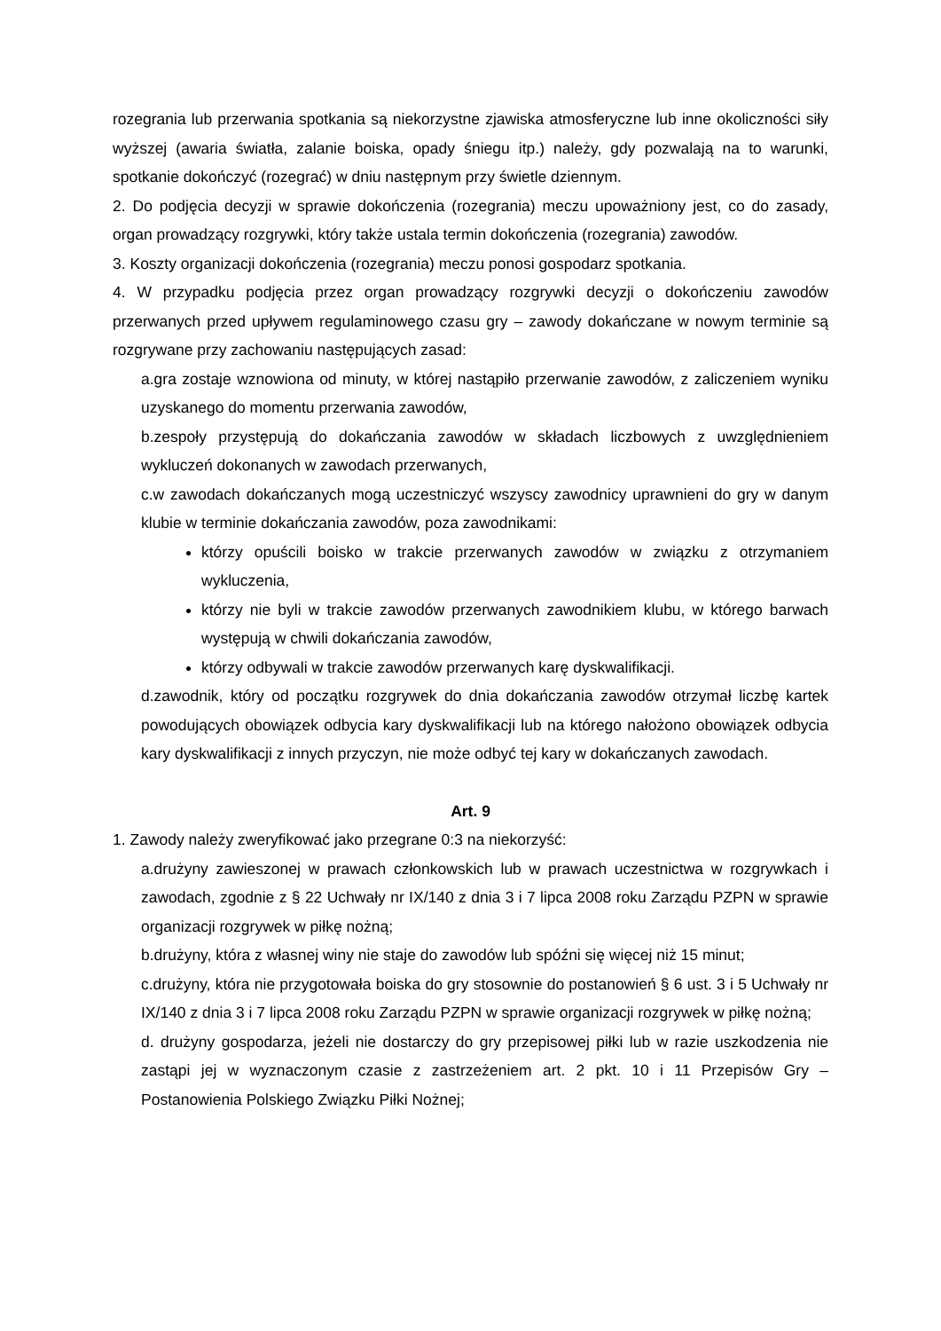rozegrania lub przerwania spotkania są niekorzystne zjawiska atmosferyczne lub inne okoliczności siły wyższej (awaria światła, zalanie boiska, opady śniegu itp.) należy, gdy pozwalają na to warunki, spotkanie dokończyć (rozegrać) w dniu następnym przy świetle dziennym.
2. Do podjęcia decyzji w sprawie dokończenia (rozegrania) meczu upoważniony jest, co do zasady, organ prowadzący rozgrywki, który także ustala termin dokończenia (rozegrania) zawodów.
3. Koszty organizacji dokończenia (rozegrania) meczu ponosi gospodarz spotkania.
4. W przypadku podjęcia przez organ prowadzący rozgrywki decyzji o dokończeniu zawodów przerwanych przed upływem regulaminowego czasu gry – zawody dokańczane w nowym terminie są rozgrywane przy zachowaniu następujących zasad:
a.gra zostaje wznowiona od minuty, w której nastąpiło przerwanie zawodów, z zaliczeniem wyniku uzyskanego do momentu przerwania zawodów,
b.zespoły przystępują do dokańczania zawodów w składach liczbowych z uwzględnieniem wykluczeń dokonanych w zawodach przerwanych,
c.w zawodach dokańczanych mogą uczestniczyć wszyscy zawodnicy uprawnieni do gry w danym klubie w terminie dokańczania zawodów, poza zawodnikami:
którzy opuścili boisko w trakcie przerwanych zawodów w związku z otrzymaniem wykluczenia,
którzy nie byli w trakcie zawodów przerwanych zawodnikiem klubu, w którego barwach występują w chwili dokańczania zawodów,
którzy odbywali w trakcie zawodów przerwanych karę dyskwalifikacji.
d.zawodnik, który od początku rozgrywek do dnia dokańczania zawodów otrzymał liczbę kartek powodujących obowiązek odbycia kary dyskwalifikacji lub na którego nałożono obowiązek odbycia kary dyskwalifikacji z innych przyczyn, nie może odbyć tej kary w dokańczanych zawodach.
Art. 9
1. Zawody należy zweryfikować jako przegrane 0:3 na niekorzyść:
a.drużyny zawieszonej w prawach członkowskich lub w prawach uczestnictwa w rozgrywkach i zawodach, zgodnie z § 22 Uchwały nr IX/140 z dnia 3 i 7 lipca 2008 roku Zarządu PZPN w sprawie organizacji rozgrywek w piłkę nożną;
b.drużyny, która z własnej winy nie staje do zawodów lub spóźni się więcej niż 15 minut;
c.drużyny, która nie przygotowała boiska do gry stosownie do postanowień § 6 ust. 3 i 5 Uchwały nr IX/140 z dnia 3 i 7 lipca 2008 roku Zarządu PZPN w sprawie organizacji rozgrywek w piłkę nożną;
d. drużyny gospodarza, jeżeli nie dostarczy do gry przepisowej piłki lub w razie uszkodzenia nie zastąpi jej w wyznaczonym czasie z zastrzeżeniem art. 2 pkt. 10 i 11 Przepisów Gry – Postanowienia Polskiego Związku Piłki Nożnej;